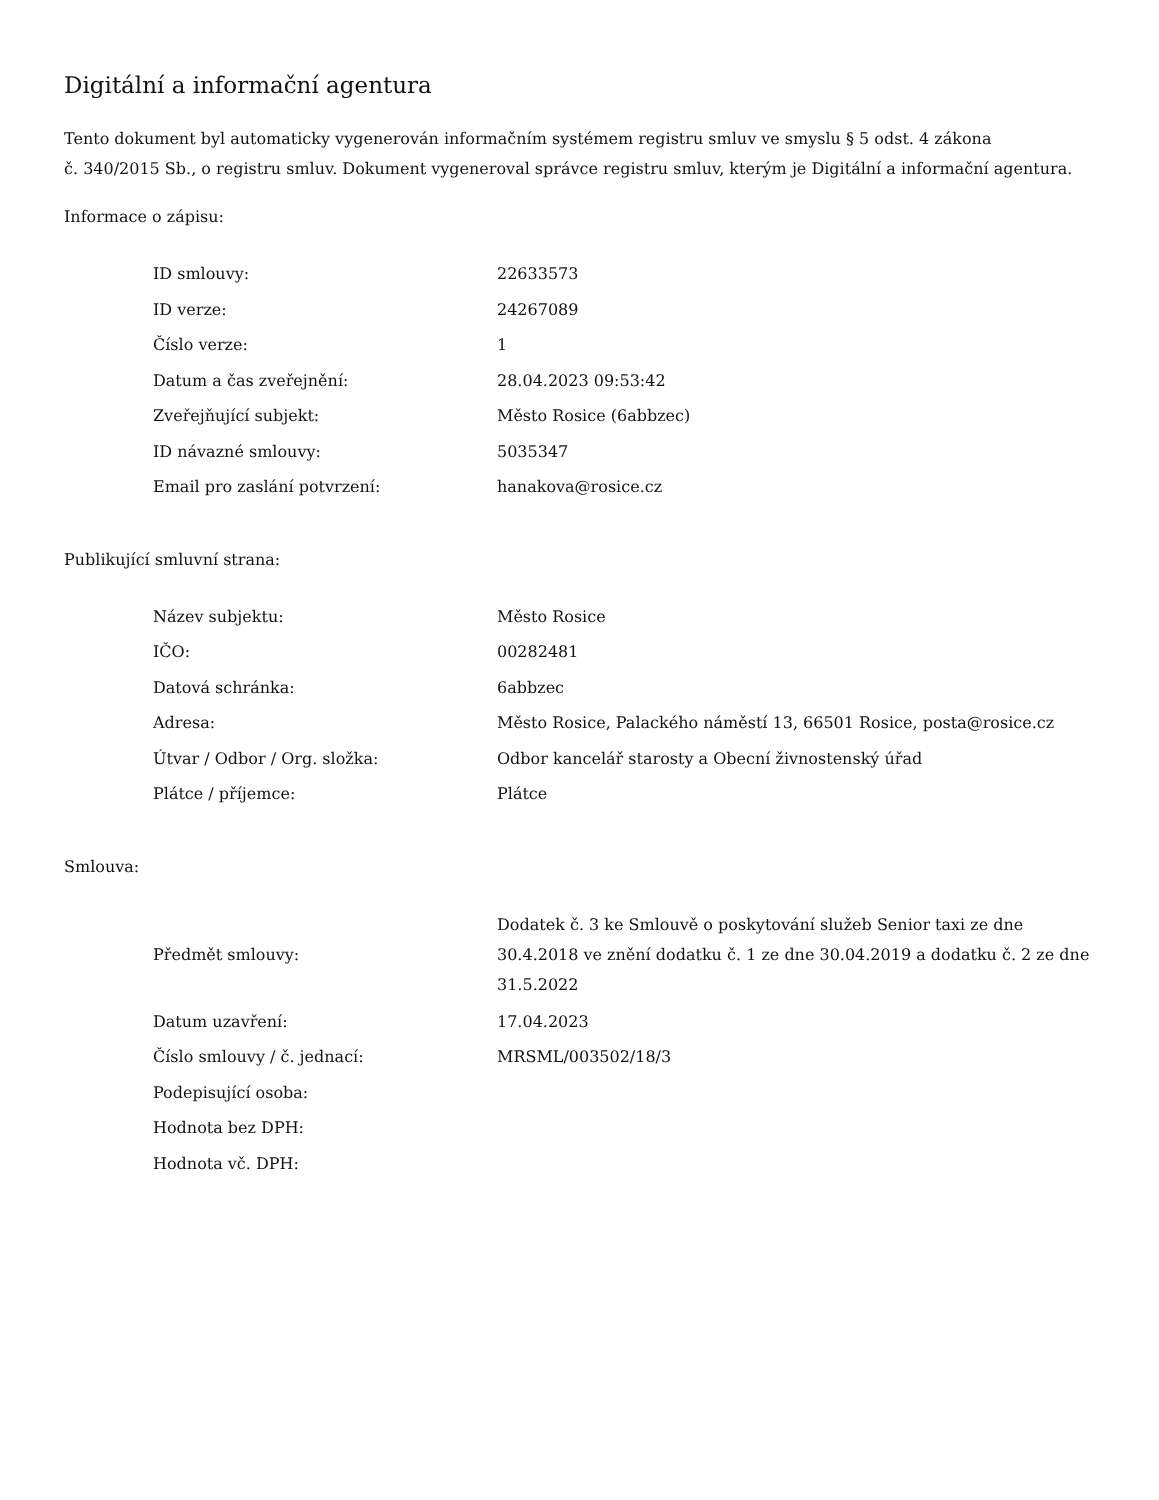Digitální a informační agentura
Tento dokument byl automaticky vygenerován informačním systémem registru smluv ve smyslu § 5 odst. 4 zákona
č. 340/2015 Sb., o registru smluv. Dokument vygeneroval správce registru smluv, kterým je Digitální a informační agentura.
Informace o zápisu:
| ID smlouvy: | 22633573 |
| ID verze: | 24267089 |
| Číslo verze: | 1 |
| Datum a čas zveřejnění: | 28.04.2023 09:53:42 |
| Zveřejňující subjekt: | Město Rosice (6abbzec) |
| ID návazné smlouvy: | 5035347 |
| Email pro zaslání potvrzení: | hanakova@rosice.cz |
Publikující smluvní strana:
| Název subjektu: | Město Rosice |
| IČO: | 00282481 |
| Datová schránka: | 6abbzec |
| Adresa: | Město Rosice, Palackého náměstí 13, 66501 Rosice, posta@rosice.cz |
| Útvar / Odbor / Org. složka: | Odbor kancelář starosty a Obecní živnostenský úřad |
| Plátce / příjemce: | Plátce |
Smlouva:
| Předmět smlouvy: | Dodatek č. 3 ke Smlouvě o poskytování služeb Senior taxi ze dne 30.4.2018 ve znění dodatku č. 1 ze dne 30.04.2019 a dodatku č. 2 ze dne 31.5.2022 |
| Datum uzavření: | 17.04.2023 |
| Číslo smlouvy / č. jednací: | MRSML/003502/18/3 |
| Podepisující osoba: | |
| Hodnota bez DPH: | |
| Hodnota vč. DPH: | |